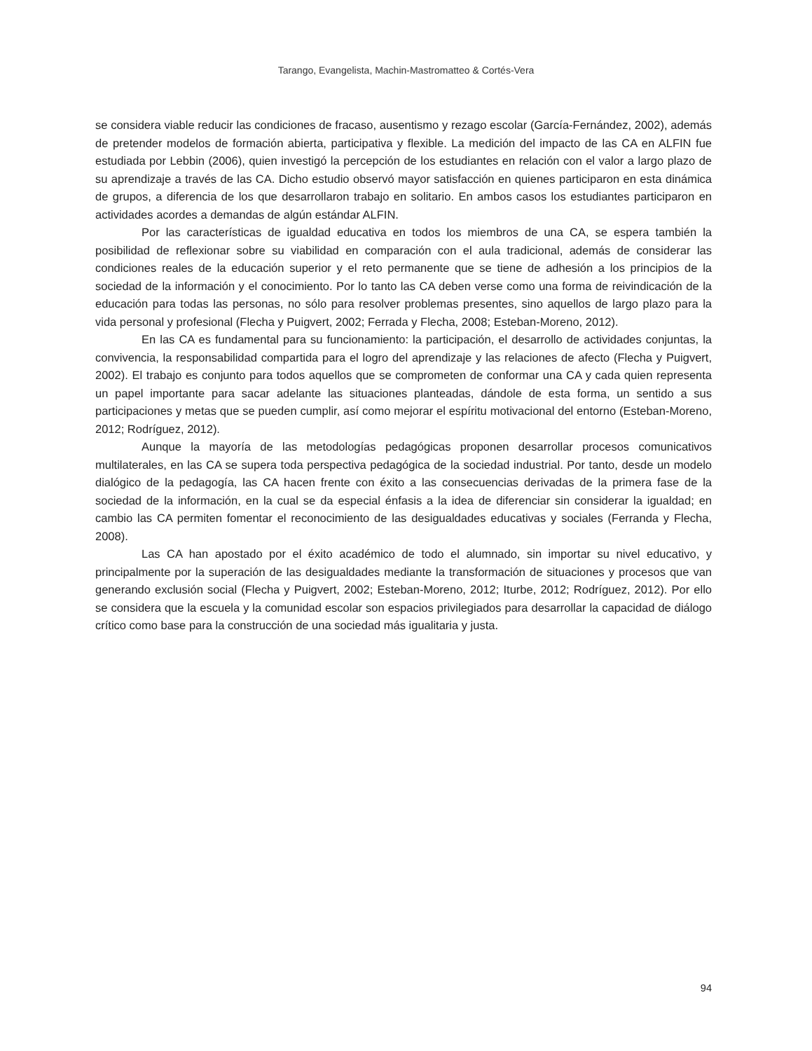Tarango, Evangelista, Machin-Mastromatteo & Cortés-Vera
se considera viable reducir las condiciones de fracaso, ausentismo y rezago escolar (García-Fernández, 2002), además de pretender modelos de formación abierta, participativa y flexible. La medición del impacto de las CA en ALFIN fue estudiada por Lebbin (2006), quien investigó la percepción de los estudiantes en relación con el valor a largo plazo de su aprendizaje a través de las CA. Dicho estudio observó mayor satisfacción en quienes participaron en esta dinámica de grupos, a diferencia de los que desarrollaron trabajo en solitario. En ambos casos los estudiantes participaron en actividades acordes a demandas de algún estándar ALFIN.
Por las características de igualdad educativa en todos los miembros de una CA, se espera también la posibilidad de reflexionar sobre su viabilidad en comparación con el aula tradicional, además de considerar las condiciones reales de la educación superior y el reto permanente que se tiene de adhesión a los principios de la sociedad de la información y el conocimiento. Por lo tanto las CA deben verse como una forma de reivindicación de la educación para todas las personas, no sólo para resolver problemas presentes, sino aquellos de largo plazo para la vida personal y profesional (Flecha y Puigvert, 2002; Ferrada y Flecha, 2008; Esteban-Moreno, 2012).
En las CA es fundamental para su funcionamiento: la participación, el desarrollo de actividades conjuntas, la convivencia, la responsabilidad compartida para el logro del aprendizaje y las relaciones de afecto (Flecha y Puigvert, 2002). El trabajo es conjunto para todos aquellos que se comprometen de conformar una CA y cada quien representa un papel importante para sacar adelante las situaciones planteadas, dándole de esta forma, un sentido a sus participaciones y metas que se pueden cumplir, así como mejorar el espíritu motivacional del entorno (Esteban-Moreno, 2012; Rodríguez, 2012).
Aunque la mayoría de las metodologías pedagógicas proponen desarrollar procesos comunicativos multilaterales, en las CA se supera toda perspectiva pedagógica de la sociedad industrial. Por tanto, desde un modelo dialógico de la pedagogía, las CA hacen frente con éxito a las consecuencias derivadas de la primera fase de la sociedad de la información, en la cual se da especial énfasis a la idea de diferenciar sin considerar la igualdad; en cambio las CA permiten fomentar el reconocimiento de las desigualdades educativas y sociales (Ferranda y Flecha, 2008).
Las CA han apostado por el éxito académico de todo el alumnado, sin importar su nivel educativo, y principalmente por la superación de las desigualdades mediante la transformación de situaciones y procesos que van generando exclusión social (Flecha y Puigvert, 2002; Esteban-Moreno, 2012; Iturbe, 2012; Rodríguez, 2012). Por ello se considera que la escuela y la comunidad escolar son espacios privilegiados para desarrollar la capacidad de diálogo crítico como base para la construcción de una sociedad más igualitaria y justa.
94